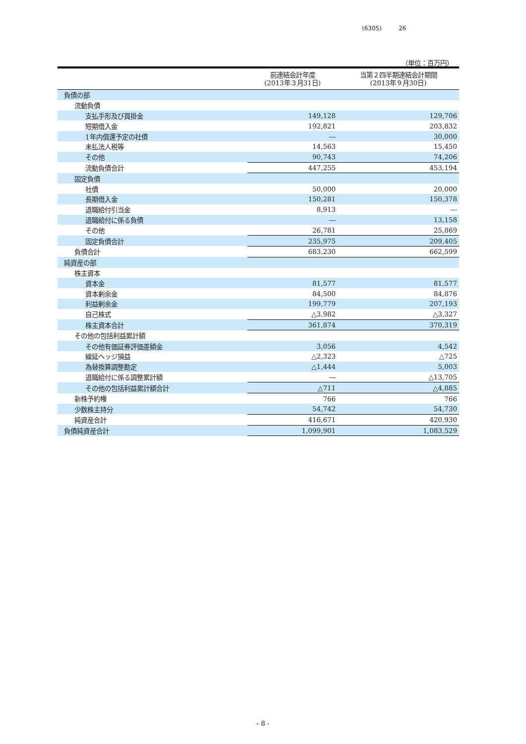(6305) 26
（単位：百万円）
| | 前連結会計年度 (2013年３月31日) | 当第２四半期連結会計期間 (2013年９月30日) |
| --- | --- | --- |
| 負債の部 | | |
| 流動負債 | | |
| 支払手形及び買掛金 | 149,128 | 129,706 |
| 短期借入金 | 192,821 | 203,832 |
| 1年内償還予定の社債 | ― | 30,000 |
| 未払法人税等 | 14,563 | 15,450 |
| その他 | 90,743 | 74,206 |
| 流動負債合計 | 447,255 | 453,194 |
| 固定負債 | | |
| 社債 | 50,000 | 20,000 |
| 長期借入金 | 150,281 | 150,378 |
| 退職給付引当金 | 8,913 | ― |
| 退職給付に係る負債 | ― | 13,158 |
| その他 | 26,781 | 25,869 |
| 固定負債合計 | 235,975 | 209,405 |
| 負債合計 | 683,230 | 662,599 |
| 純資産の部 | | |
| 株主資本 | | |
| 資本金 | 81,577 | 81,577 |
| 資本剰余金 | 84,500 | 84,876 |
| 利益剰余金 | 199,779 | 207,193 |
| 自己株式 | △3,982 | △3,327 |
| 株主資本合計 | 361,874 | 370,319 |
| その他の包括利益累計額 | | |
| その他有価証券評価差額金 | 3,056 | 4,542 |
| 繰延ヘッジ損益 | △2,323 | △725 |
| 為替換算調整勘定 | △1,444 | 5,003 |
| 退職給付に係る調整累計額 | ― | △13,705 |
| その他の包括利益累計額合計 | △711 | △4,885 |
| 新株予約権 | 766 | 766 |
| 少数株主持分 | 54,742 | 54,730 |
| 純資産合計 | 416,671 | 420,930 |
| 負債純資産合計 | 1,099,901 | 1,083,529 |
- 8 -